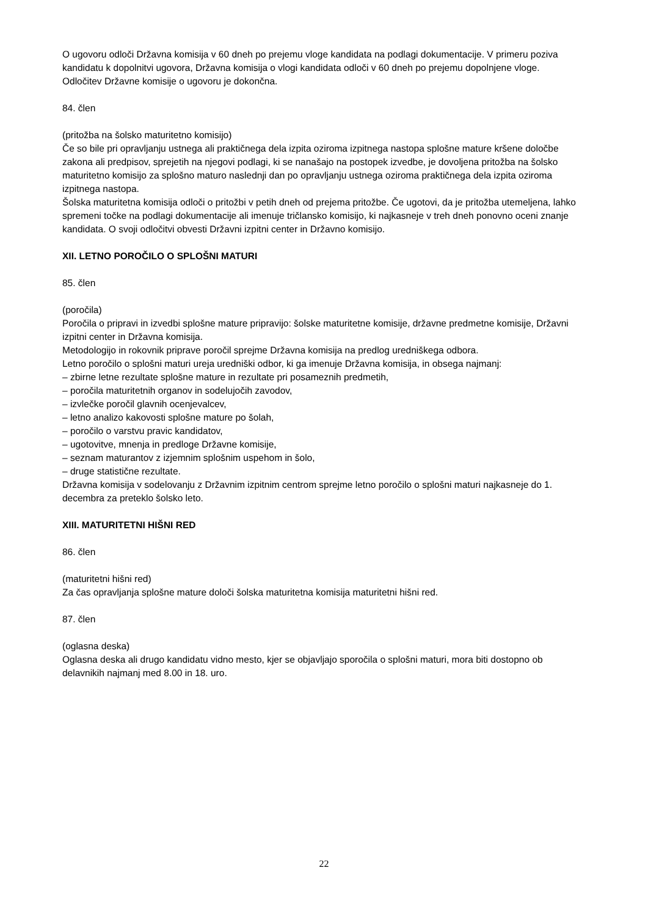O ugovoru odloči Državna komisija v 60 dneh po prejemu vloge kandidata na podlagi dokumentacije. V primeru poziva kandidatu k dopolnitvi ugovora, Državna komisija o vlogi kandidata odloči v 60 dneh po prejemu dopolnjene vloge.
Odločitev Državne komisije o ugovoru je dokončna.
84. člen
(pritožba na šolsko maturitetno komisijo)
Če so bile pri opravljanju ustnega ali praktičnega dela izpita oziroma izpitnega nastopa splošne mature kršene določbe zakona ali predpisov, sprejetih na njegovi podlagi, ki se nanašajo na postopek izvedbe, je dovoljena pritožba na šolsko maturitetno komisijo za splošno maturo naslednji dan po opravljanju ustnega oziroma praktičnega dela izpita oziroma izpitnega nastopa.
Šolska maturitetna komisija odloči o pritožbi v petih dneh od prejema pritožbe. Če ugotovi, da je pritožba utemeljena, lahko spremeni točke na podlagi dokumentacije ali imenuje tričlansko komisijo, ki najkasneje v treh dneh ponovno oceni znanje kandidata. O svoji odločitvi obvesti Državni izpitni center in Državno komisijo.
XII. LETNO POROČILO O SPLOŠNI MATURI
85. člen
(poročila)
Poročila o pripravi in izvedbi splošne mature pripravijo: šolske maturitetne komisije, državne predmetne komisije, Državni izpitni center in Državna komisija.
Metodologijo in rokovnik priprave poročil sprejme Državna komisija na predlog uredniškega odbora.
Letno poročilo o splošni maturi ureja uredniški odbor, ki ga imenuje Državna komisija, in obsega najmanj:
– zbirne letne rezultate splošne mature in rezultate pri posameznih predmetih,
– poročila maturitetnih organov in sodelujočih zavodov,
– izvlečke poročil glavnih ocenjevalcev,
– letno analizo kakovosti splošne mature po šolah,
– poročilo o varstvu pravic kandidatov,
– ugotovitve, mnenja in predloge Državne komisije,
– seznam maturantov z izjemnim splošnim uspehom in šolo,
– druge statistične rezultate.
Državna komisija v sodelovanju z Državnim izpitnim centrom sprejme letno poročilo o splošni maturi najkasneje do 1. decembra za preteklo šolsko leto.
XIII. MATURITETNI HIŠNI RED
86. člen
(maturitetni hišni red)
Za čas opravljanja splošne mature določi šolska maturitetna komisija maturitetni hišni red.
87. člen
(oglasna deska)
Oglasna deska ali drugo kandidatu vidno mesto, kjer se objavljajo sporočila o splošni maturi, mora biti dostopno ob delavnikih najmanj med 8.00 in 18. uro.
22